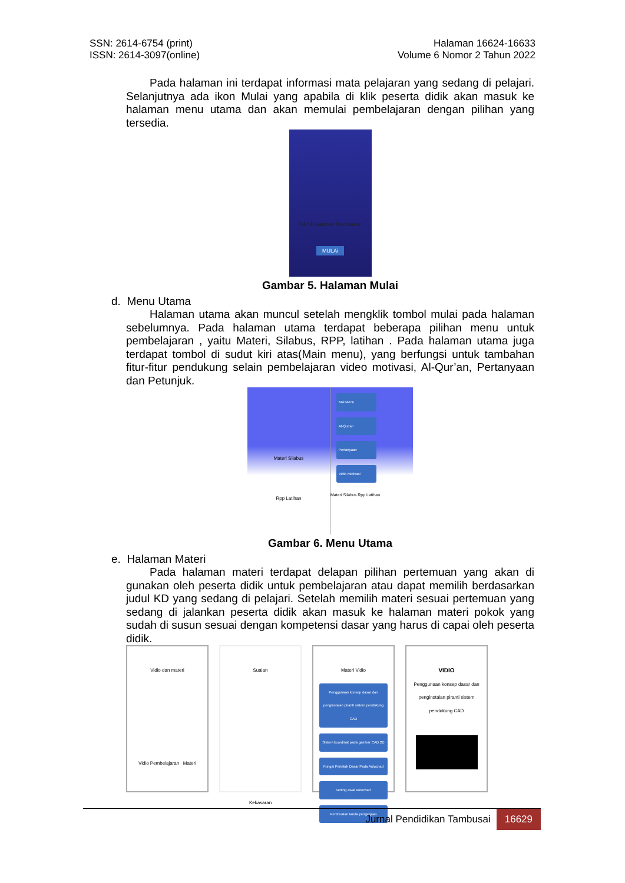SSN: 2614-6754 (print)
ISSN: 2614-3097(online)
Halaman 16624-16633
Volume 6 Nomor 2 Tahun 2022
Pada halaman ini terdapat informasi mata pelajaran yang sedang di pelajari. Selanjutnya ada ikon Mulai yang apabila di klik peserta didik akan masuk ke halaman menu utama dan akan memulai pembelajaran dengan pilihan yang tersedia.
Teknik Gambar Manufaktur
MULAi
Gambar 5. Halaman Mulai
d. Menu Utama
Halaman utama akan muncul setelah mengklik tombol mulai pada halaman sebelumnya. Pada halaman utama terdapat beberapa pilihan menu untuk pembelajaran , yaitu Materi, Silabus, RPP, latihan . Pada halaman utama juga terdapat tombol di sudut kiri atas(Main menu), yang berfungsi untuk tambahan fitur-fitur pendukung selain pembelajaran video motivasi, Al-Qur’an, Pertanyaan dan Petunjuk.
Materi Silabus
Rpp Latihan
Mai Menu
Al-Qur'an
Pertanyaan
Vidio Motivasi
Materi Silabus Rpp Latihan
Gambar 6. Menu Utama
e. Halaman Materi
Pada halaman materi terdapat delapan pilihan pertemuan yang akan di gunakan oleh peserta didik untuk pembelajaran atau dapat memilih berdasarkan judul KD yang sedang di pelajari. Setelah memilih materi sesuai pertemuan yang sedang di jalankan peserta didik akan masuk ke halaman materi pokok yang sudah di susun sesuai dengan kompetensi dasar yang harus di capai oleh peserta didik.
Vidio dan materi
Vidio Pembelajaran Materi
Suaian
Kekasaran
Materi Vidio
Penggunaan konsep dasar dan penginstalan piranti sistem pendukung CAD
Sistem koordinat pada gambar CAD 2D
Fungsi Perintah Dasar Pada Autochad
setting Awal Autochad
Pembuatan tanda pengerjaan
VIDIO
Penggunaan konsep dasar dan penginstalan piranti sistem pendukung CAD
Jurnal Pendidikan Tambusai 16629